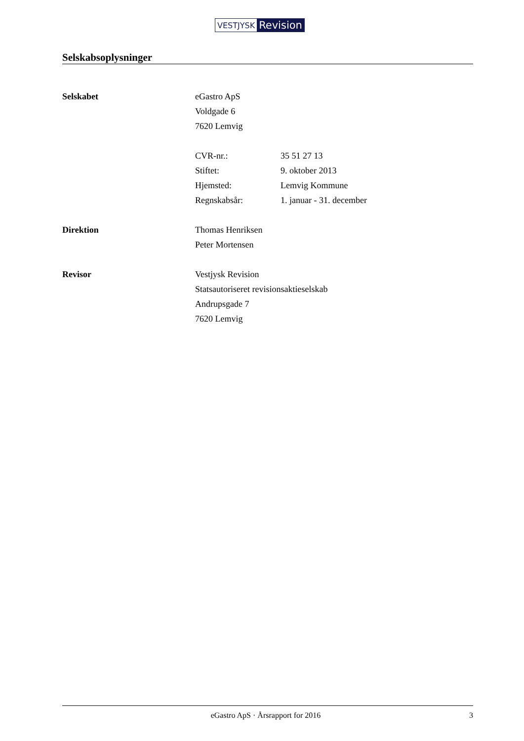VESTJYSK Revision
Selskabsoplysninger
Selskabet
eGastro ApS
Voldgade 6
7620 Lemvig
CVR-nr.: 35 51 27 13
Stiftet: 9. oktober 2013
Hjemsted: Lemvig Kommune
Regnskabsår: 1. januar - 31. december
Direktion
Thomas Henriksen
Peter Mortensen
Revisor
Vestjysk Revision
Statsautoriseret revisionsaktieselskab
Andrupsgade 7
7620 Lemvig
eGastro ApS · Årsrapport for 2016 3